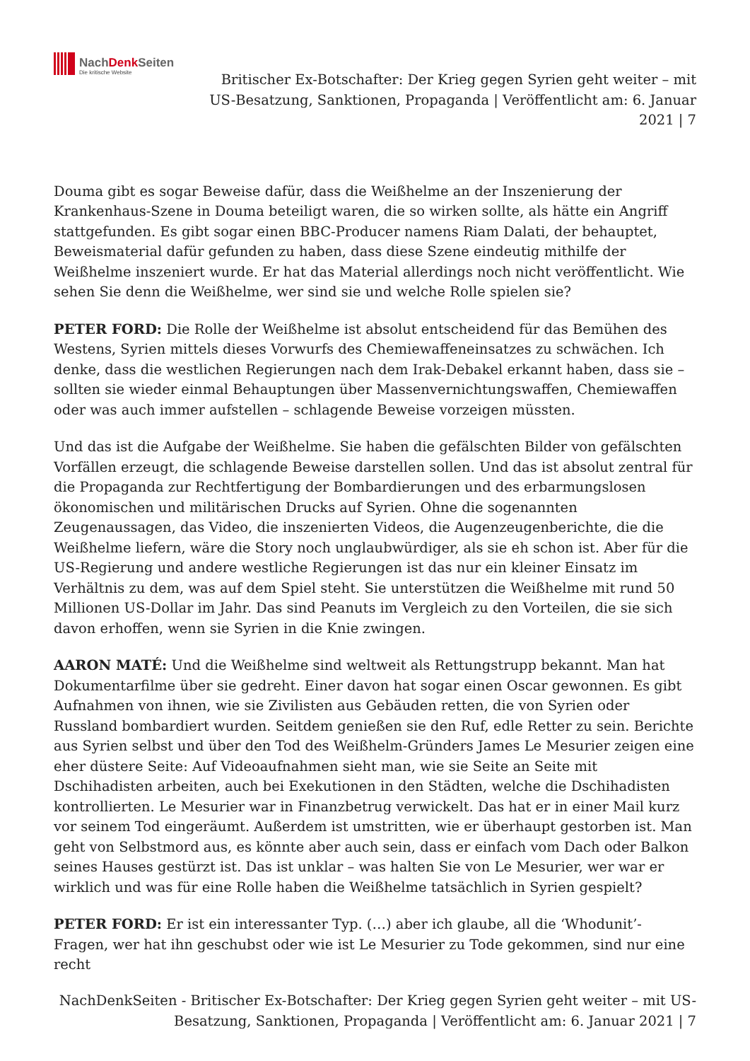NachDenk Seiten
Die kritische Website
Britischer Ex-Botschafter: Der Krieg gegen Syrien geht weiter – mit US-Besatzung, Sanktionen, Propaganda | Veröffentlicht am: 6. Januar 2021 | 7
Douma gibt es sogar Beweise dafür, dass die Weißhelme an der Inszenierung der Krankenhaus-Szene in Douma beteiligt waren, die so wirken sollte, als hätte ein Angriff stattgefunden. Es gibt sogar einen BBC-Producer namens Riam Dalati, der behauptet, Beweismaterial dafür gefunden zu haben, dass diese Szene eindeutig mithilfe der Weißhelme inszeniert wurde. Er hat das Material allerdings noch nicht veröffentlicht. Wie sehen Sie denn die Weißhelme, wer sind sie und welche Rolle spielen sie?
PETER FORD: Die Rolle der Weißhelme ist absolut entscheidend für das Bemühen des Westens, Syrien mittels dieses Vorwurfs des Chemiewaffeneinsatzes zu schwächen. Ich denke, dass die westlichen Regierungen nach dem Irak-Debakel erkannt haben, dass sie – sollten sie wieder einmal Behauptungen über Massenvernichtungswaffen, Chemiewaffen oder was auch immer aufstellen – schlagende Beweise vorzeigen müssten.
Und das ist die Aufgabe der Weißhelme. Sie haben die gefälschten Bilder von gefälschten Vorfällen erzeugt, die schlagende Beweise darstellen sollen. Und das ist absolut zentral für die Propaganda zur Rechtfertigung der Bombardierungen und des erbarmungslosen ökonomischen und militärischen Drucks auf Syrien. Ohne die sogenannten Zeugenaussagen, das Video, die inszenierten Videos, die Augenzeugenberichte, die die Weißhelme liefern, wäre die Story noch unglaubwürdiger, als sie eh schon ist. Aber für die US-Regierung und andere westliche Regierungen ist das nur ein kleiner Einsatz im Verhältnis zu dem, was auf dem Spiel steht. Sie unterstützen die Weißhelme mit rund 50 Millionen US-Dollar im Jahr. Das sind Peanuts im Vergleich zu den Vorteilen, die sie sich davon erhoffen, wenn sie Syrien in die Knie zwingen.
AARON MATÉ: Und die Weißhelme sind weltweit als Rettungstrupp bekannt. Man hat Dokumentarfilme über sie gedreht. Einer davon hat sogar einen Oscar gewonnen. Es gibt Aufnahmen von ihnen, wie sie Zivilisten aus Gebäuden retten, die von Syrien oder Russland bombardiert wurden. Seitdem genießen sie den Ruf, edle Retter zu sein. Berichte aus Syrien selbst und über den Tod des Weißhelm-Gründers James Le Mesurier zeigen eine eher düstere Seite: Auf Videoaufnahmen sieht man, wie sie Seite an Seite mit Dschihadisten arbeiten, auch bei Exekutionen in den Städten, welche die Dschihadisten kontrollierten. Le Mesurier war in Finanzbetrug verwickelt. Das hat er in einer Mail kurz vor seinem Tod eingeräumt. Außerdem ist umstritten, wie er überhaupt gestorben ist. Man geht von Selbstmord aus, es könnte aber auch sein, dass er einfach vom Dach oder Balkon seines Hauses gestürzt ist. Das ist unklar – was halten Sie von Le Mesurier, wer war er wirklich und was für eine Rolle haben die Weißhelme tatsächlich in Syrien gespielt?
PETER FORD: Er ist ein interessanter Typ. (…) aber ich glaube, all die ‘Whodunit’-Fragen, wer hat ihn geschubst oder wie ist Le Mesurier zu Tode gekommen, sind nur eine recht
NachDenkSeiten - Britischer Ex-Botschafter: Der Krieg gegen Syrien geht weiter – mit US-Besatzung, Sanktionen, Propaganda | Veröffentlicht am: 6. Januar 2021 | 7